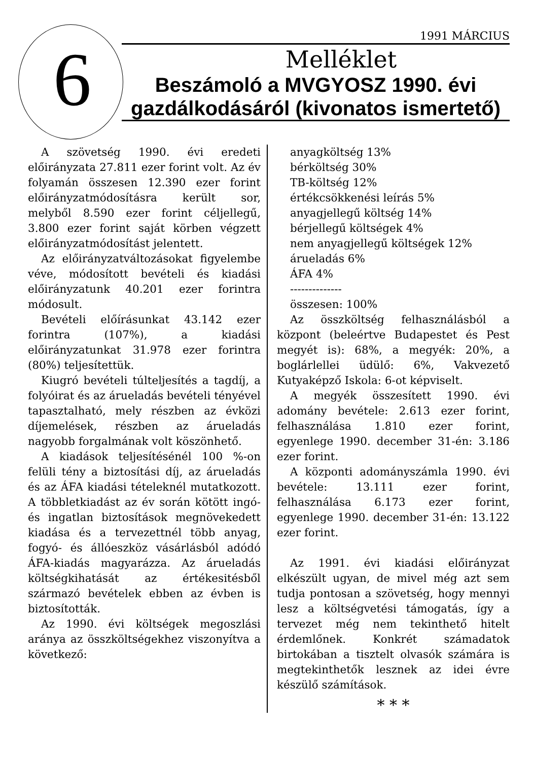6
1991 MÁRCIUS
Melléklet
Beszámoló a MVGYOSZ 1990. évi
gazdálkodásáról (kivonatos ismertető)
A szövetség 1990. évi eredeti előirányzata 27.811 ezer forint volt. Az év folyamán összesen 12.390 ezer forint előirányzatmódosításra került sor, melyből 8.590 ezer forint céljellegű, 3.800 ezer forint saját körben végzett előirányzatmódosítást jelentett.
Az előirányzatváltozásokat figyelembe véve, módosított bevételi és kiadási előirányzatunk 40.201 ezer forintra módosult.
Bevételi előírásunkat 43.142 ezer forintra (107%), a kiadási előirányzatunkat 31.978 ezer forintra (80%) teljesítettük.
Kiugró bevételi túlteljesítés a tagdíj, a folyóirat és az árueladás bevételi tényével tapasztalható, mely részben az évközi díjemelések, részben az árueladás nagyobb forgalmának volt köszönhető.
A kiadások teljesítésénél 100 %-on felüli tény a biztosítási díj, az árueladás és az ÁFA kiadási tételeknél mutatkozott. A többletkiadást az év során kötött ingó- és ingatlan biztosítások megnövekedett kiadása és a tervezettnél több anyag, fogyó- és állóeszköz vásárlásból adódó ÁFA-kiadás magyarázza. Az árueladás költségkihatását az értékesitésből származó bevételek ebben az évben is biztosították.
Az 1990. évi költségek megoszlási aránya az összköltségekhez viszonyítva a következő:
anyagköltség 13%
bérköltség 30%
TB-költség 12%
értékcsökkenési leírás 5%
anyagjellegű költség 14%
bérjellegű költségek 4%
nem anyagjellegű költségek 12%
árueladás 6%
ÁFA 4%
--------------
összesen: 100%
Az összköltség felhasználásból a központ (beleértve Budapestet és Pest megyét is): 68%, a megyék: 20%, a boglárlellei üdülő: 6%, Vakvezető Kutyaképző Iskola: 6-ot képviselt.
A megyék összesített 1990. évi adomány bevétele: 2.613 ezer forint, felhasználása 1.810 ezer forint, egyenlege 1990. december 31-én: 3.186 ezer forint.
A központi adományszámla 1990. évi bevétele: 13.111 ezer forint, felhasználása 6.173 ezer forint, egyenlege 1990. december 31-én: 13.122 ezer forint.
Az 1991. évi kiadási előirányzat elkészült ugyan, de mivel még azt sem tudja pontosan a szövetség, hogy mennyi lesz a költségvetési támogatás, így a tervezet még nem tekinthető hitelt érdemlőnek. Konkrét számadatok birtokában a tisztelt olvasók számára is megtekinthetők lesznek az idei évre készülő számítások.
* * *